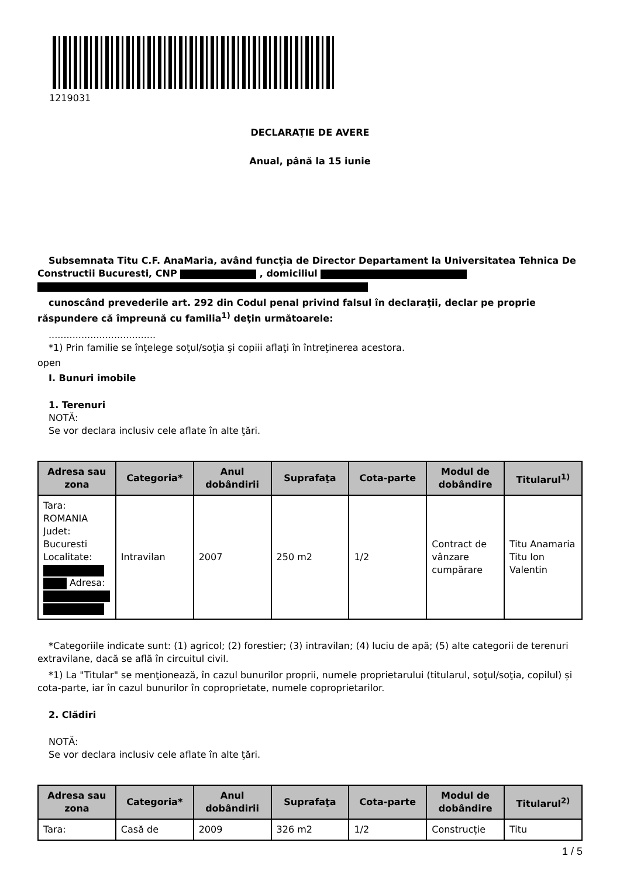1219031
DECLARAŢIE DE AVERE
Anual, până la 15 iunie
Subsemnata Titu C.F. AnaMaria, având funcţia de Director Departament la Universitatea Tehnica De Constructii Bucuresti, CNP , domiciliul
cunoscând prevederile art. 292 din Codul penal privind falsul în declaraţii, declar pe proprie răspundere că împreună cu familia<sup>1)</sup> deţin următoarele:
....................................
*1) Prin familie se înţelege soţul/soţia şi copiii aflaţi în întreţinerea acestora.
open
I. Bunuri imobile
1. Terenuri
NOTĂ:
Se vor declara inclusiv cele aflate în alte ţări.
| Adresa sau zona | Categoria* | Anul dobândirii | Suprafaţa | Cota-parte | Modul de dobândire | Titularul<sup>1)</sup> |
| --- | --- | --- | --- | --- | --- | --- |
| Tara: ROMANIA Judet: Bucuresti Localitate: Adresa: | Intravilan | 2007 | 250 m2 | 1/2 | Contract de vânzare cumpărare | Titu Anamaria Titu Ion Valentin |
*Categoriile indicate sunt: (1) agricol; (2) forestier; (3) intravilan; (4) luciu de apă; (5) alte categorii de terenuri extravilane, dacă se află în circuitul civil.
*1) La "Titular" se menţionează, în cazul bunurilor proprii, numele proprietarului (titularul, soţul/soţia, copilul) și cota-parte, iar în cazul bunurilor în coproprietate, numele coproprietarilor.
2. Clădiri
NOTĂ:
Se vor declara inclusiv cele aflate în alte ţări.
| Adresa sau zona | Categoria* | Anul dobândirii | Suprafaţa | Cota-parte | Modul de dobândire | Titularul<sup>2)</sup> |
| --- | --- | --- | --- | --- | --- | --- |
| Tara: | Casă de | 2009 | 326 m2 | 1/2 | Construcție | Titu |
1 / 5